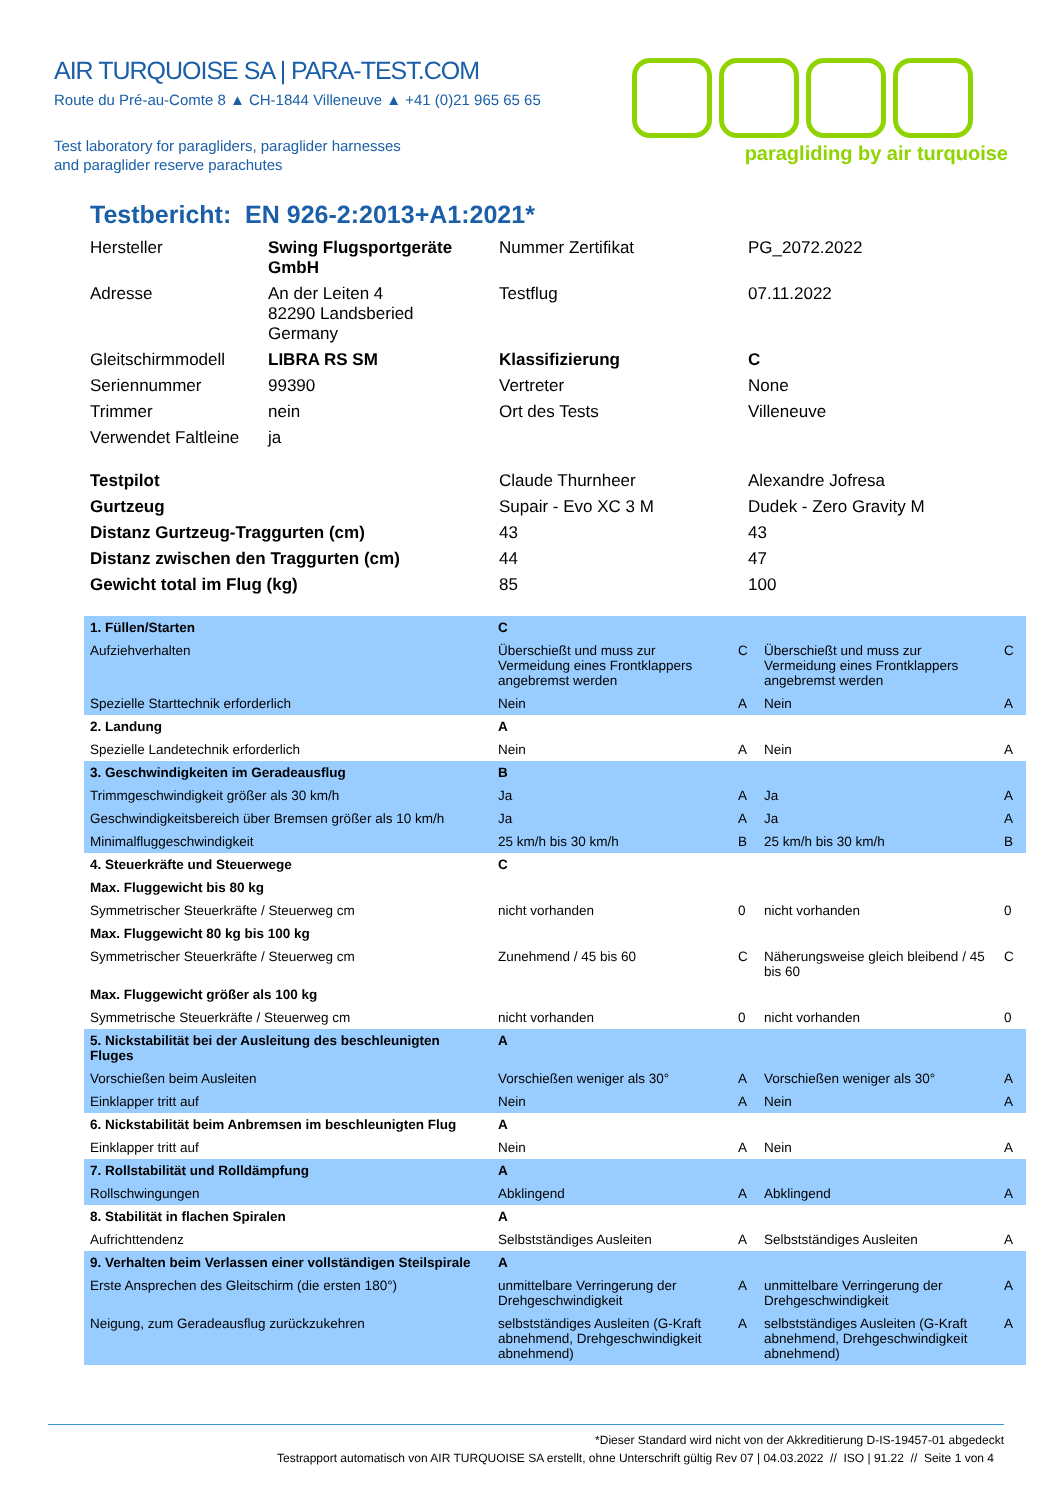AIR TURQUOISE SA | PARA-TEST.COM
Route du Pré-au-Comte 8 ▲ CH-1844 Villeneuve ▲ +41 (0)21 965 65 65
Test laboratory for paragliders, paraglider harnesses
and paraglider reserve parachutes
paragliding by air turquoise
Testbericht: EN 926-2:2013+A1:2021*
| Hersteller | Swing Flugsportgeräte GmbH | Nummer Zertifikat | PG_2072.2022 |
| Adresse | An der Leiten 4 82290 Landsberied Germany | Testflug | 07.11.2022 |
| Gleitschirmmodell | LIBRA RS SM | Klassifizierung | C |
| Seriennummer | 99390 | Vertreter | None |
| Trimmer | nein | Ort des Tests | Villeneuve |
| Verwendet Faltleine | ja | | |
| Testpilot | | Claude Thurnheer | Alexandre Jofresa |
| Gurtzeug | | Supair - Evo XC 3 M | Dudek - Zero Gravity M |
| Distanz Gurtzeug-Traggurten (cm) | | 43 | 43 |
| Distanz zwischen den Traggurten (cm) | | 44 | 47 |
| Gewicht total im Flug (kg) | | 85 | 100 |
| 1. Füllen/Starten | C | | | |
| Aufziehverhalten | Überschießt und muss zur Vermeidung eines Frontklappers angebremst werden | C | Überschießt und muss zur Vermeidung eines Frontklappers angebremst werden | C |
| Spezielle Starttechnik erforderlich | Nein | A | Nein | A |
| 2. Landung | A | | | |
| Spezielle Landetechnik erforderlich | Nein | A | Nein | A |
| 3. Geschwindigkeiten im Geradeausflug | B | | | |
| Trimmgeschwindigkeit größer als 30 km/h | Ja | A | Ja | A |
| Geschwindigkeitsbereich über Bremsen größer als 10 km/h | Ja | A | Ja | A |
| Minimalfluggeschwindigkeit | 25 km/h bis 30 km/h | B | 25 km/h bis 30 km/h | B |
| 4. Steuerkräfte und Steuerwege | C | | | |
| Max. Fluggewicht bis 80 kg | | | | |
| Symmetrischer Steuerkräfte / Steuerweg cm | nicht vorhanden | 0 | nicht vorhanden | 0 |
| Max. Fluggewicht 80 kg bis 100 kg | | | | |
| Symmetrischer Steuerkräfte / Steuerweg cm | Zunehmend / 45 bis 60 | C | Näherungsweise gleich bleibend / 45 bis 60 | C |
| Max. Fluggewicht größer als 100 kg | | | | |
| Symmetrische Steuerkräfte / Steuerweg cm | nicht vorhanden | 0 | nicht vorhanden | 0 |
| 5. Nickstabilität bei der Ausleitung des beschleunigten Fluges | A | | | |
| Vorschießen beim Ausleiten | Vorschießen weniger als 30° | A | Vorschießen weniger als 30° | A |
| Einklapper tritt auf | Nein | A | Nein | A |
| 6. Nickstabilität beim Anbremsen im beschleunigten Flug | A | | | |
| Einklapper tritt auf | Nein | A | Nein | A |
| 7. Rollstabilität und Rolldämpfung | A | | | |
| Rollschwingungen | Abklingend | A | Abklingend | A |
| 8. Stabilität in flachen Spiralen | A | | | |
| Aufrichttendenz | Selbstständiges Ausleiten | A | Selbstständiges Ausleiten | A |
| 9. Verhalten beim Verlassen einer vollständigen Steilspirale | A | | | |
| Erste Ansprechen des Gleitschirm (die ersten 180°) | unmittelbare Verringerung der Drehgeschwindigkeit | A | unmittelbare Verringerung der Drehgeschwindigkeit | A |
| Neigung, zum Geradeausflug zurückzukehren | selbstständiges Ausleiten (G-Kraft abnehmend, Drehgeschwindigkeit abnehmend) | A | selbstständiges Ausleiten (G-Kraft abnehmend, Drehgeschwindigkeit abnehmend) | A |
*Dieser Standard wird nicht von der Akkreditierung D-IS-19457-01 abgedeckt
Testrapport automatisch von AIR TURQUOISE SA erstellt, ohne Unterschrift gültig Rev 07 | 04.03.2022 // ISO | 91.22 // Seite 1 von 4